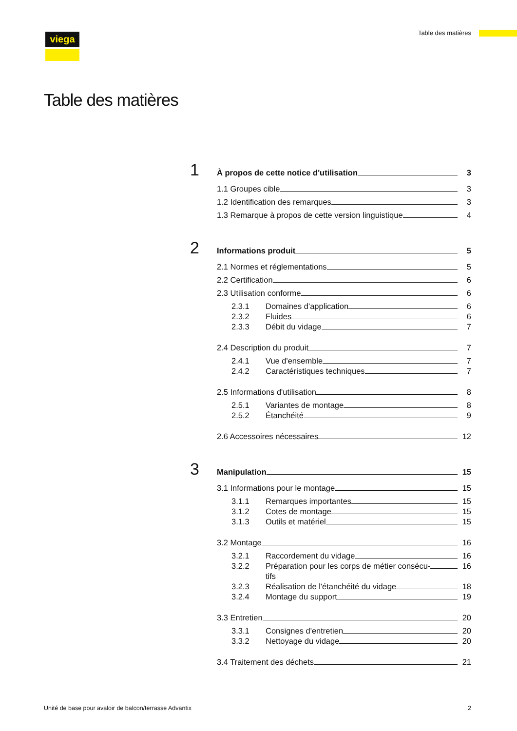viega Table des matières
Table des matières
1
À propos de cette notice d'utilisation 3
1.1 Groupes cible 3
1.2 Identification des remarques 3
1.3 Remarque à propos de cette version linguistique 4
2
Informations produit 5
2.1 Normes et réglementations 5
2.2 Certification 6
2.3 Utilisation conforme 6
2.3.1 Domaines d'application 6
2.3.2 Fluides 6
2.3.3 Débit du vidage 7
2.4 Description du produit 7
2.4.1 Vue d'ensemble 7
2.4.2 Caractéristiques techniques 7
2.5 Informations d'utilisation 8
2.5.1 Variantes de montage 8
2.5.2 Étanchéité 9
2.6 Accessoires nécessaires 12
3
Manipulation 15
3.1 Informations pour le montage 15
3.1.1 Remarques importantes 15
3.1.2 Cotes de montage 15
3.1.3 Outils et matériel 15
3.2 Montage 16
3.2.1 Raccordement du vidage 16
3.2.2 Préparation pour les corps de métier consécu-
tifs 16
3.2.3 Réalisation de l'étanchéité du vidage 18
3.2.4 Montage du support 19
3.3 Entretien 20
3.3.1 Consignes d'entretien 20
3.3.2 Nettoyage du vidage 20
3.4 Traitement des déchets 21
Unité de base pour avaloir de balcon/terrasse Advantix 2